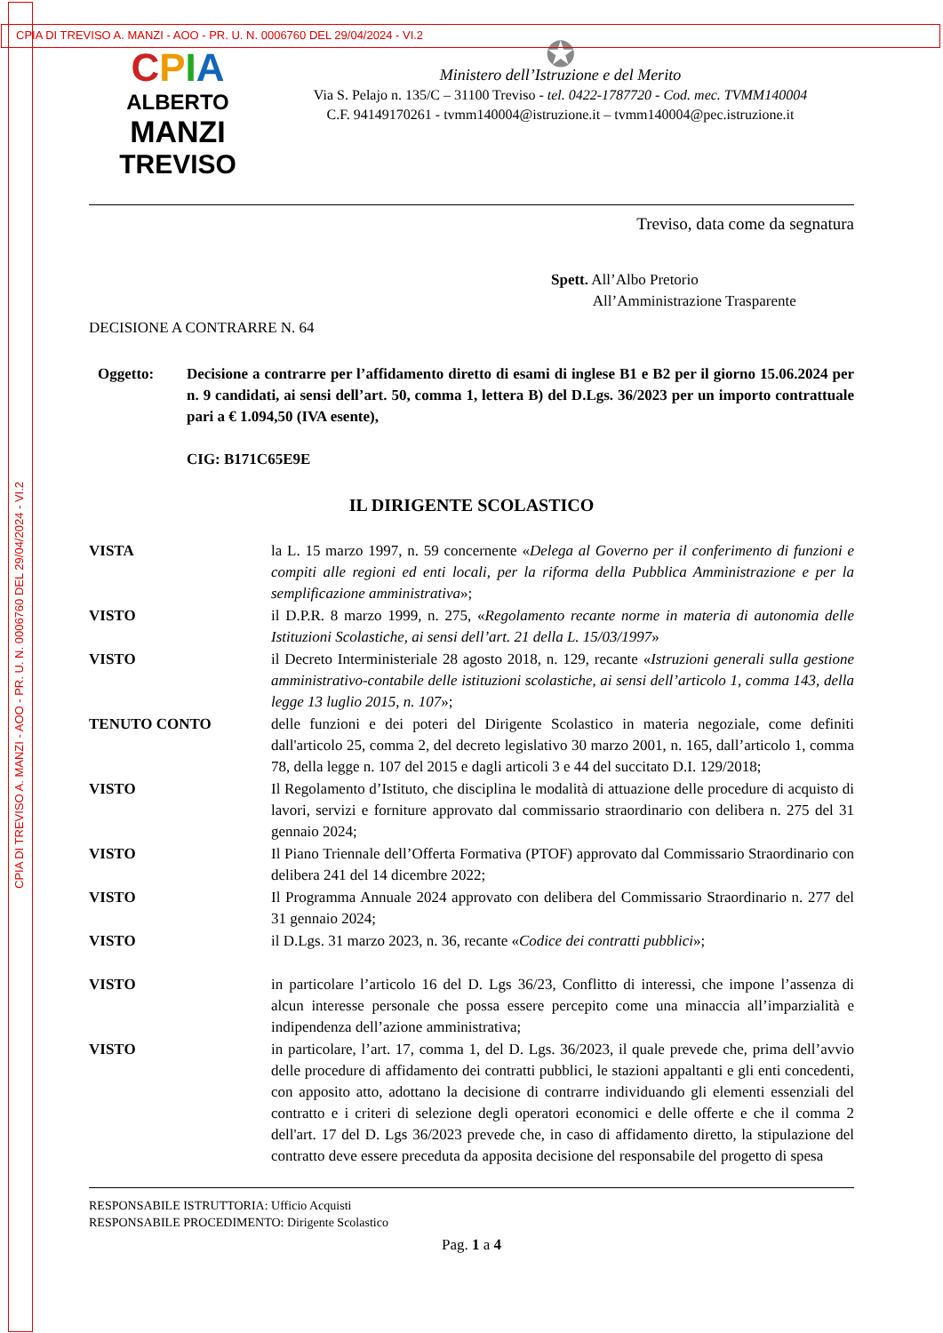CPIA DI TREVISO A. MANZI - AOO - PR. U. N. 0006760 DEL 29/04/2024 - VI.2
CPIA DI TREVISO A. MANZI - AOO - PR. U. N. 0006760 DEL 29/04/2024 - VI.2
CPIA
ALBERTO
MANZI
TREVISO
✪
Ministero dell’Istruzione e del Merito
Via S. Pelajo n. 135/C – 31100 Treviso - tel. 0422-1787720 - Cod. mec. TVMM140004
C.F. 94149170261 - tvmm140004@istruzione.it – tvmm140004@pec.istruzione.it
Treviso, data come da segnatura
Spett. All’Albo Pretorio
All’Amministrazione Trasparente
DECISIONE A CONTRARRE N. 64
Oggetto: Decisione a contrarre per l’affidamento diretto di esami di inglese B1 e B2 per il giorno 15.06.2024 per n. 9 candidati, ai sensi dell’art. 50, comma 1, lettera B) del D.Lgs. 36/2023 per un importo contrattuale pari a € 1.094,50 (IVA esente),
CIG: B171C65E9E
IL DIRIGENTE SCOLASTICO
| VISTA | la L. 15 marzo 1997, n. 59 concernente « Delega al Governo per il conferimento di funzioni e compiti alle regioni ed enti locali, per la riforma della Pubblica Amministrazione e per la semplificazione amministrativa »; |
| VISTO | il D.P.R. 8 marzo 1999, n. 275, « Regolamento recante norme in materia di autonomia delle Istituzioni Scolastiche, ai sensi dell’art. 21 della L. 15/03/1997 » |
| VISTO | il Decreto Interministeriale 28 agosto 2018, n. 129, recante « Istruzioni generali sulla gestione amministrativo-contabile delle istituzioni scolastiche, ai sensi dell’articolo 1, comma 143, della legge 13 luglio 2015, n. 107 »; |
| TENUTO CONTO | delle funzioni e dei poteri del Dirigente Scolastico in materia negoziale, come definiti dall'articolo 25, comma 2, del decreto legislativo 30 marzo 2001, n. 165, dall’articolo 1, comma 78, della legge n. 107 del 2015 e dagli articoli 3 e 44 del succitato D.I. 129/2018; |
| VISTO | Il Regolamento d’Istituto, che disciplina le modalità di attuazione delle procedure di acquisto di lavori, servizi e forniture approvato dal commissario straordinario con delibera n. 275 del 31 gennaio 2024; |
| VISTO | Il Piano Triennale dell’Offerta Formativa (PTOF) approvato dal Commissario Straordinario con delibera 241 del 14 dicembre 2022; |
| VISTO | Il Programma Annuale 2024 approvato con delibera del Commissario Straordinario n. 277 del 31 gennaio 2024; |
| VISTO | il D.Lgs. 31 marzo 2023, n. 36, recante « Codice dei contratti pubblici »; |
| VISTO | in particolare l’articolo 16 del D. Lgs 36/23, Conflitto di interessi, che impone l’assenza di alcun interesse personale che possa essere percepito come una minaccia all’imparzialità e indipendenza dell’azione amministrativa; |
| VISTO | in particolare, l’art. 17, comma 1, del D. Lgs. 36/2023, il quale prevede che, prima dell’avvio delle procedure di affidamento dei contratti pubblici, le stazioni appaltanti e gli enti concedenti, con apposito atto, adottano la decisione di contrarre individuando gli elementi essenziali del contratto e i criteri di selezione degli operatori economici e delle offerte e che il comma 2 dell'art. 17 del D. Lgs 36/2023 prevede che, in caso di affidamento diretto, la stipulazione del contratto deve essere preceduta da apposita decisione del responsabile del progetto di spesa |
RESPONSABILE ISTRUTTORIA: Ufficio Acquisti
RESPONSABILE PROCEDIMENTO: Dirigente Scolastico
Pag. 1 a 4